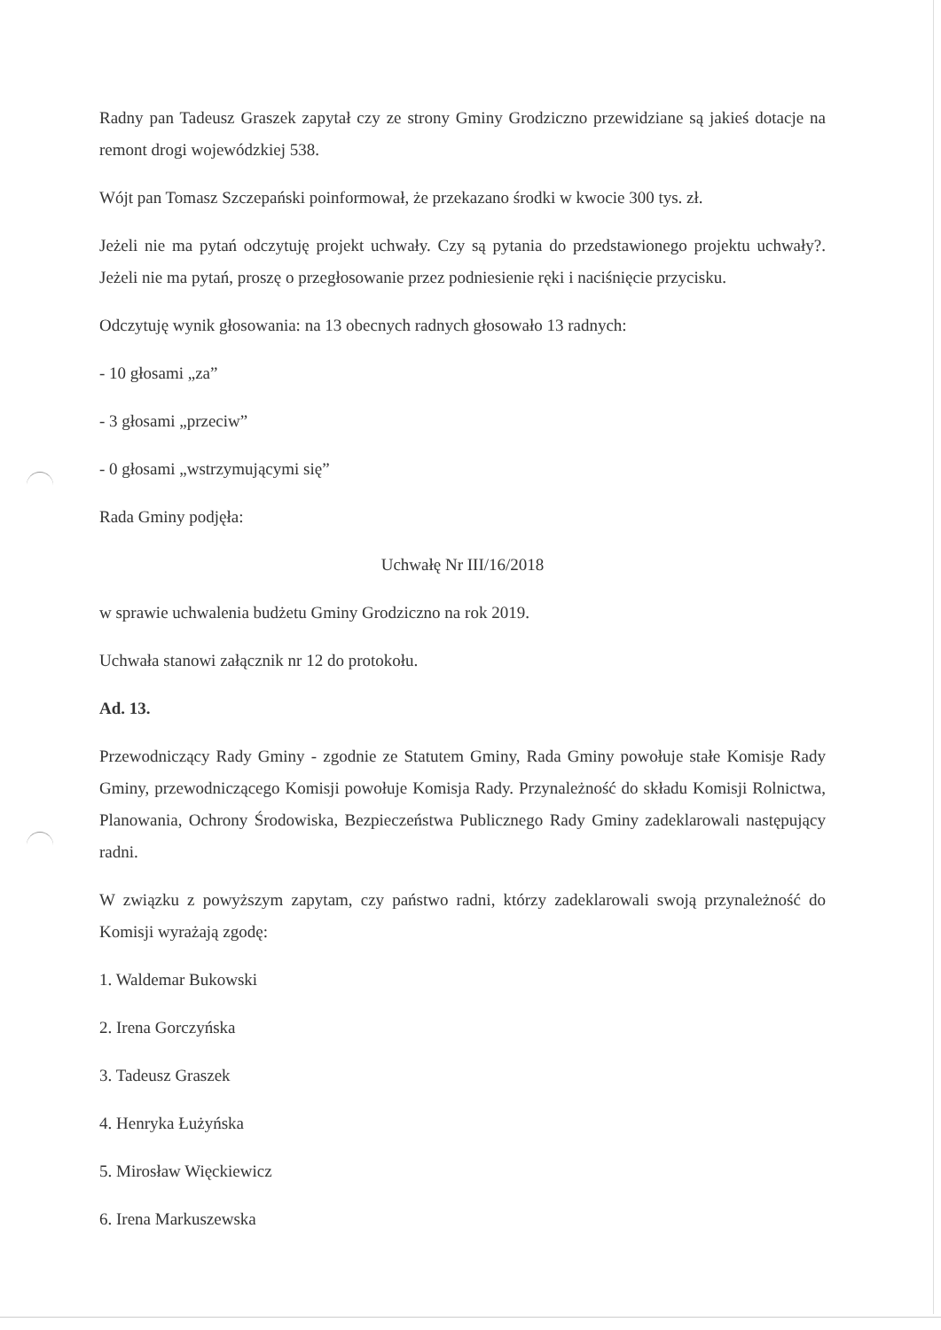Radny pan Tadeusz Graszek zapytał czy ze strony Gminy Grodziczno przewidziane są jakieś dotacje na remont drogi wojewódzkiej 538.
Wójt pan Tomasz Szczepański poinformował, że przekazano środki w kwocie 300 tys. zł.
Jeżeli nie ma pytań odczytuję projekt uchwały. Czy są pytania do przedstawionego projektu uchwały?. Jeżeli nie ma pytań, proszę o przegłosowanie przez podniesienie ręki i naciśnięcie przycisku.
Odczytuję wynik głosowania: na 13 obecnych radnych głosowało 13 radnych:
- 10 głosami „za”
- 3 głosami „przeciw”
- 0 głosami „wstrzymującymi się”
Rada Gminy podjęła:
Uchwałę Nr III/16/2018
w sprawie uchwalenia budżetu Gminy Grodziczno na rok 2019.
Uchwała stanowi załącznik nr 12 do protokołu.
Ad. 13.
Przewodniczący Rady Gminy - zgodnie ze Statutem Gminy, Rada Gminy powołuje stałe Komisje Rady Gminy, przewodniczącego Komisji powołuje Komisja Rady. Przynależność do składu Komisji Rolnictwa, Planowania, Ochrony Środowiska, Bezpieczeństwa Publicznego Rady Gminy zadeklarowali następujący radni.
W związku z powyższym zapytam, czy państwo radni, którzy zadeklarowali swoją przynależność do Komisji wyrażają zgodę:
1. Waldemar Bukowski
2. Irena Gorczyńska
3. Tadeusz Graszek
4. Henryka Łużyńska
5. Mirosław Więckiewicz
6. Irena Markuszewska